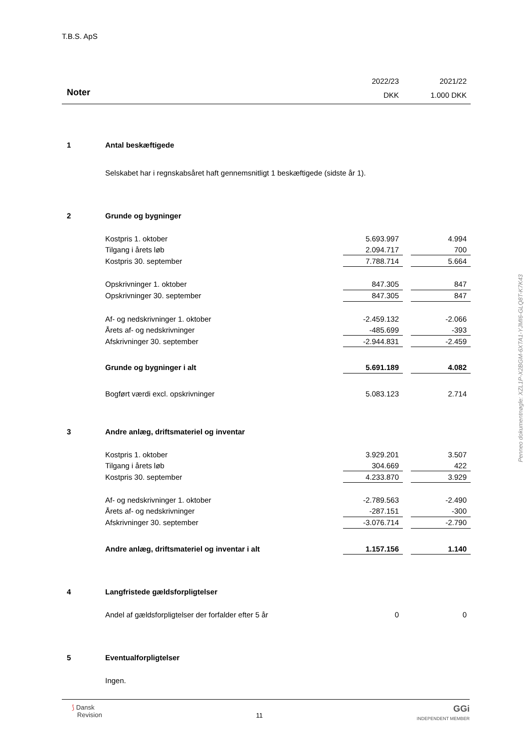T.B.S. ApS
| | | 2022/23 | | 2021/22 |
| Noter | | DKK | | 1.000 DKK |
| 1 | Antal beskæftigede | | | |
| | Selskabet har i regnskabsåret haft gennemsnitligt 1 beskæftigede (sidste år 1). | | | |
| 2 | Grunde og bygninger | | | |
| | Kostpris 1. oktober | 5.693.997 | | 4.994 |
| | Tilgang i årets løb | 2.094.717 | | 700 |
| | Kostpris 30. september | 7.788.714 | | 5.664 |
| | Opskrivninger 1. oktober | 847.305 | | 847 |
| | Opskrivninger 30. september | 847.305 | | 847 |
| | Af- og nedskrivninger 1. oktober | -2.459.132 | | -2.066 |
| | Årets af- og nedskrivninger | -485.699 | | -393 |
| | Afskrivninger 30. september | -2.944.831 | | -2.459 |
| | Grunde og bygninger i alt | 5.691.189 | | 4.082 |
| | Bogført værdi excl. opskrivninger | 5.083.123 | | 2.714 |
| 3 | Andre anlæg, driftsmateriel og inventar | | | |
| | Kostpris 1. oktober | 3.929.201 | | 3.507 |
| | Tilgang i årets løb | 304.669 | | 422 |
| | Kostpris 30. september | 4.233.870 | | 3.929 |
| | Af- og nedskrivninger 1. oktober | -2.789.563 | | -2.490 |
| | Årets af- og nedskrivninger | -287.151 | | -300 |
| | Afskrivninger 30. september | -3.076.714 | | -2.790 |
| | Andre anlæg, driftsmateriel og inventar i alt | 1.157.156 | | 1.140 |
| 4 | Langfristede gældsforpligtelser | | | |
| | Andel af gældsforpligtelser der forfalder efter 5 år | 0 | | 0 |
| 5 | Eventualforpligtelser | | | |
| | Ingen. | | | |
Penneo dokumentnøgle: XZL1P-X2BGM-6XTA1-YJMI6-GLQ8T-K7K43
⟆ Dansk
Revision
11
GGi
INDEPENDENT MEMBER